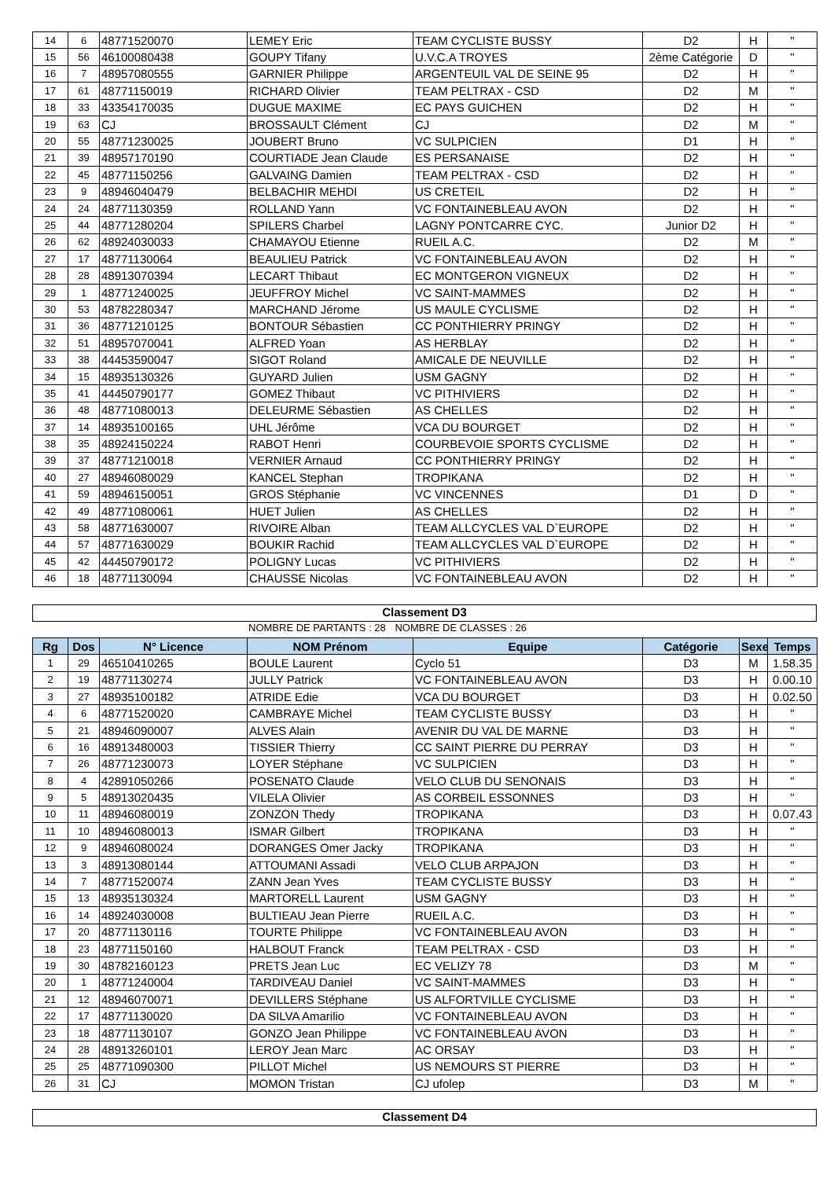| 14 | 6 | 48771520070 | LEMEY Eric | TEAM CYCLISTE BUSSY | D2 | H | " |
| 15 | 56 | 46100080438 | GOUPY Tifany | U.V.C.A TROYES | 2ème Catégorie | D | " |
| 16 | 7 | 48957080555 | GARNIER Philippe | ARGENTEUIL VAL DE SEINE 95 | D2 | H | " |
| 17 | 61 | 48771150019 | RICHARD Olivier | TEAM PELTRAX - CSD | D2 | M | " |
| 18 | 33 | 43354170035 | DUGUE MAXIME | EC PAYS GUICHEN | D2 | H | " |
| 19 | 63 | CJ | BROSSAULT Clément | CJ | D2 | M | " |
| 20 | 55 | 48771230025 | JOUBERT Bruno | VC SULPICIEN | D1 | H | " |
| 21 | 39 | 48957170190 | COURTIADE Jean Claude | ES PERSANAISE | D2 | H | " |
| 22 | 45 | 48771150256 | GALVAING Damien | TEAM PELTRAX - CSD | D2 | H | " |
| 23 | 9 | 48946040479 | BELBACHIR MEHDI | US CRETEIL | D2 | H | " |
| 24 | 24 | 48771130359 | ROLLAND Yann | VC FONTAINEBLEAU AVON | D2 | H | " |
| 25 | 44 | 48771280204 | SPILERS Charbel | LAGNY PONTCARRE CYC. | Junior D2 | H | " |
| 26 | 62 | 48924030033 | CHAMAYOU Etienne | RUEIL A.C. | D2 | M | " |
| 27 | 17 | 48771130064 | BEAULIEU Patrick | VC FONTAINEBLEAU AVON | D2 | H | " |
| 28 | 28 | 48913070394 | LECART Thibaut | EC MONTGERON VIGNEUX | D2 | H | " |
| 29 | 1 | 48771240025 | JEUFFROY Michel | VC SAINT-MAMMES | D2 | H | " |
| 30 | 53 | 48782280347 | MARCHAND Jérome | US MAULE CYCLISME | D2 | H | " |
| 31 | 36 | 48771210125 | BONTOUR Sébastien | CC PONTHIERRY PRINGY | D2 | H | " |
| 32 | 51 | 48957070041 | ALFRED Yoan | AS HERBLAY | D2 | H | " |
| 33 | 38 | 44453590047 | SIGOT Roland | AMICALE DE NEUVILLE | D2 | H | " |
| 34 | 15 | 48935130326 | GUYARD Julien | USM GAGNY | D2 | H | " |
| 35 | 41 | 44450790177 | GOMEZ Thibaut | VC PITHIVIERS | D2 | H | " |
| 36 | 48 | 48771080013 | DELEURME Sébastien | AS CHELLES | D2 | H | " |
| 37 | 14 | 48935100165 | UHL Jérôme | VCA DU BOURGET | D2 | H | " |
| 38 | 35 | 48924150224 | RABOT Henri | COURBEVOIE SPORTS CYCLISME | D2 | H | " |
| 39 | 37 | 48771210018 | VERNIER Arnaud | CC PONTHIERRY PRINGY | D2 | H | " |
| 40 | 27 | 48946080029 | KANCEL Stephan | TROPIKANA | D2 | H | " |
| 41 | 59 | 48946150051 | GROS Stéphanie | VC VINCENNES | D1 | D | " |
| 42 | 49 | 48771080061 | HUET Julien | AS CHELLES | D2 | H | " |
| 43 | 58 | 48771630007 | RIVOIRE Alban | TEAM ALLCYCLES VAL D`EUROPE | D2 | H | " |
| 44 | 57 | 48771630029 | BOUKIR Rachid | TEAM ALLCYCLES VAL D`EUROPE | D2 | H | " |
| 45 | 42 | 44450790172 | POLIGNY Lucas | VC PITHIVIERS | D2 | H | " |
| 46 | 18 | 48771130094 | CHAUSSE Nicolas | VC FONTAINEBLEAU AVON | D2 | H | " |
Classement D3
NOMBRE DE PARTANTS : 28 NOMBRE DE CLASSES : 26
| Rg | Dos | N° Licence | NOM Prénom | Equipe | Catégorie | Sexe | Temps |
| --- | --- | --- | --- | --- | --- | --- | --- |
| 1 | 29 | 46510410265 | BOULE Laurent | Cyclo 51 | D3 | M | 1.58.35 |
| 2 | 19 | 48771130274 | JULLY Patrick | VC FONTAINEBLEAU AVON | D3 | H | 0.00.10 |
| 3 | 27 | 48935100182 | ATRIDE Edie | VCA DU BOURGET | D3 | H | 0.02.50 |
| 4 | 6 | 48771520020 | CAMBRAYE Michel | TEAM CYCLISTE BUSSY | D3 | H | " |
| 5 | 21 | 48946090007 | ALVES Alain | AVENIR DU VAL DE MARNE | D3 | H | " |
| 6 | 16 | 48913480003 | TISSIER Thierry | CC SAINT PIERRE DU PERRAY | D3 | H | " |
| 7 | 26 | 48771230073 | LOYER Stéphane | VC SULPICIEN | D3 | H | " |
| 8 | 4 | 42891050266 | POSENATO Claude | VELO CLUB DU SENONAIS | D3 | H | " |
| 9 | 5 | 48913020435 | VILELA Olivier | AS CORBEIL ESSONNES | D3 | H | " |
| 10 | 11 | 48946080019 | ZONZON Thedy | TROPIKANA | D3 | H | 0.07.43 |
| 11 | 10 | 48946080013 | ISMAR Gilbert | TROPIKANA | D3 | H | " |
| 12 | 9 | 48946080024 | DORANGES Omer Jacky | TROPIKANA | D3 | H | " |
| 13 | 3 | 48913080144 | ATTOUMANI Assadi | VELO CLUB ARPAJON | D3 | H | " |
| 14 | 7 | 48771520074 | ZANN Jean Yves | TEAM CYCLISTE BUSSY | D3 | H | " |
| 15 | 13 | 48935130324 | MARTORELL Laurent | USM GAGNY | D3 | H | " |
| 16 | 14 | 48924030008 | BULTIEAU Jean Pierre | RUEIL A.C. | D3 | H | " |
| 17 | 20 | 48771130116 | TOURTE Philippe | VC FONTAINEBLEAU AVON | D3 | H | " |
| 18 | 23 | 48771150160 | HALBOUT Franck | TEAM PELTRAX - CSD | D3 | H | " |
| 19 | 30 | 48782160123 | PRETS Jean Luc | EC VELIZY 78 | D3 | M | " |
| 20 | 1 | 48771240004 | TARDIVEAU Daniel | VC SAINT-MAMMES | D3 | H | " |
| 21 | 12 | 48946070071 | DEVILLERS Stéphane | US ALFORTVILLE CYCLISME | D3 | H | " |
| 22 | 17 | 48771130020 | DA SILVA Amarilio | VC FONTAINEBLEAU AVON | D3 | H | " |
| 23 | 18 | 48771130107 | GONZO Jean Philippe | VC FONTAINEBLEAU AVON | D3 | H | " |
| 24 | 28 | 48913260101 | LEROY Jean Marc | AC ORSAY | D3 | H | " |
| 25 | 25 | 48771090300 | PILLOT Michel | US NEMOURS ST PIERRE | D3 | H | " |
| 26 | 31 | CJ | MOMON Tristan | CJ ufolep | D3 | M | " |
Classement D4